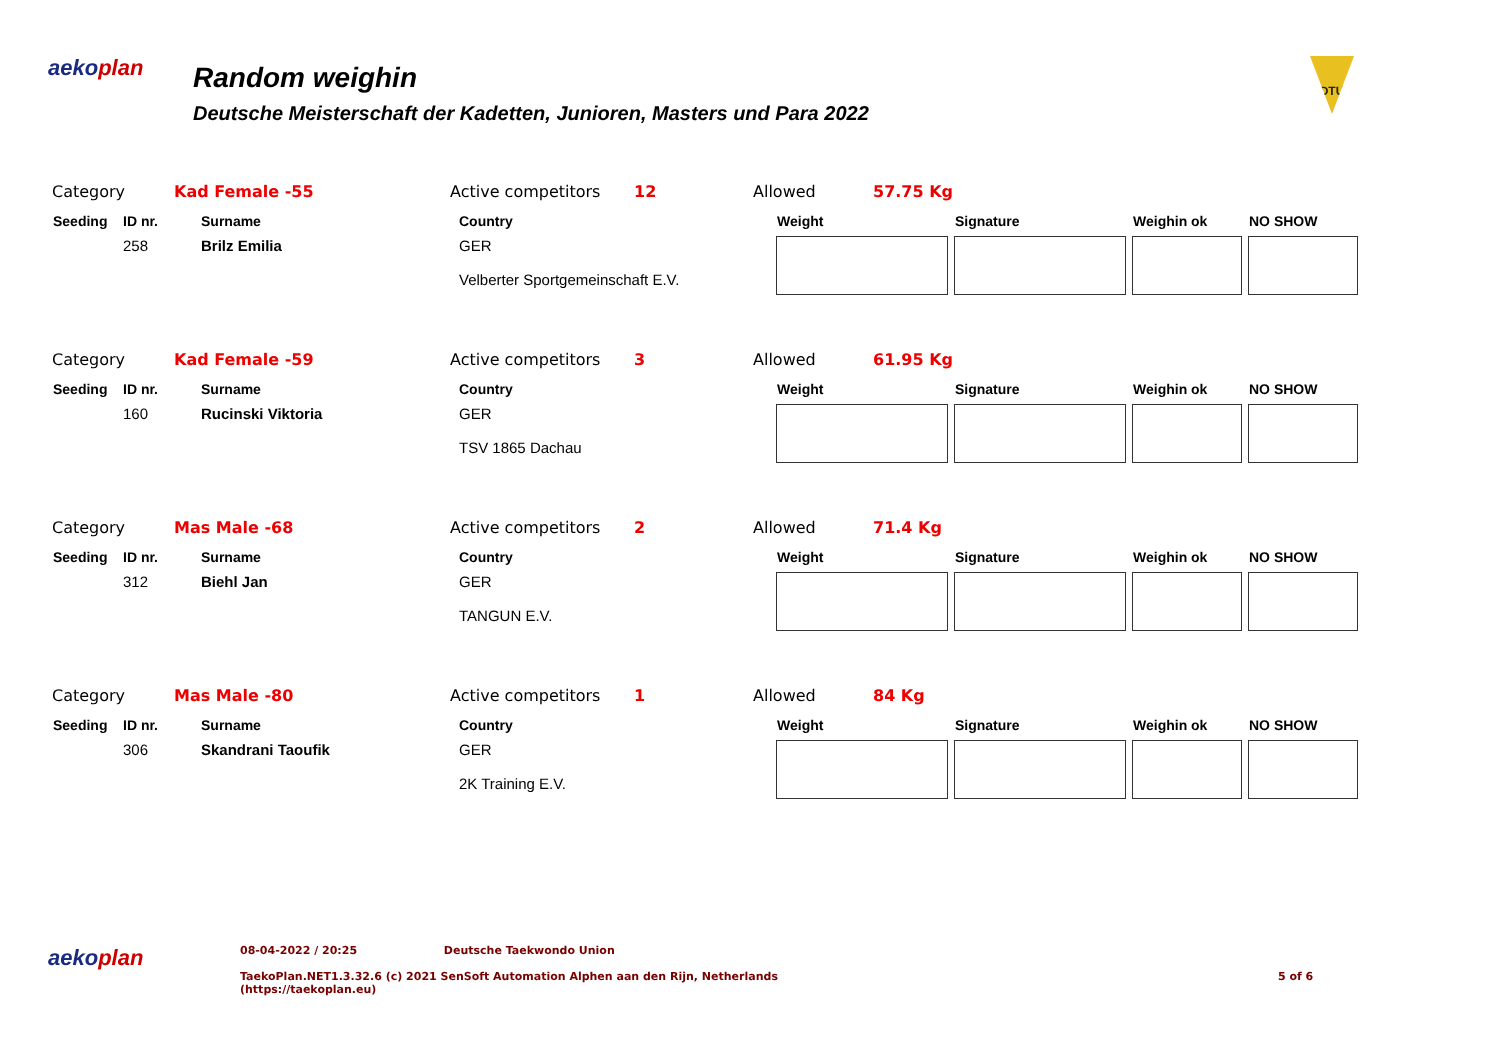aekoplan
Random weighin
Deutsche Meisterschaft der Kadetten, Junioren, Masters und Para 2022
DTU
Category Kad Female -55 Active competitors 12 Allowed 57.75 Kg
| Seeding | ID nr. | Surname | Country | Weight | Signature | Weighin ok | NO SHOW |
| --- | --- | --- | --- | --- | --- | --- | --- |
| | 258 | Brilz Emilia | GER Velberter Sportgemeinschaft E.V. | | | | |
Category Kad Female -59 Active competitors 3 Allowed 61.95 Kg
| Seeding | ID nr. | Surname | Country | Weight | Signature | Weighin ok | NO SHOW |
| --- | --- | --- | --- | --- | --- | --- | --- |
| | 160 | Rucinski Viktoria | GER TSV 1865 Dachau | | | | |
Category Mas Male -68 Active competitors 2 Allowed 71.4 Kg
| Seeding | ID nr. | Surname | Country | Weight | Signature | Weighin ok | NO SHOW |
| --- | --- | --- | --- | --- | --- | --- | --- |
| | 312 | Biehl Jan | GER TANGUN E.V. | | | | |
Category Mas Male -80 Active competitors 1 Allowed 84 Kg
| Seeding | ID nr. | Surname | Country | Weight | Signature | Weighin ok | NO SHOW |
| --- | --- | --- | --- | --- | --- | --- | --- |
| | 306 | Skandrani Taoufik | GER 2K Training E.V. | | | | |
aekoplan
08-04-2022 / 20:25 Deutsche Taekwondo Union
TaekoPlan.NET1.3.32.6 (c) 2021 SenSoft Automation Alphen aan den Rijn, Netherlands 5 of 6
(https://taekoplan.eu)